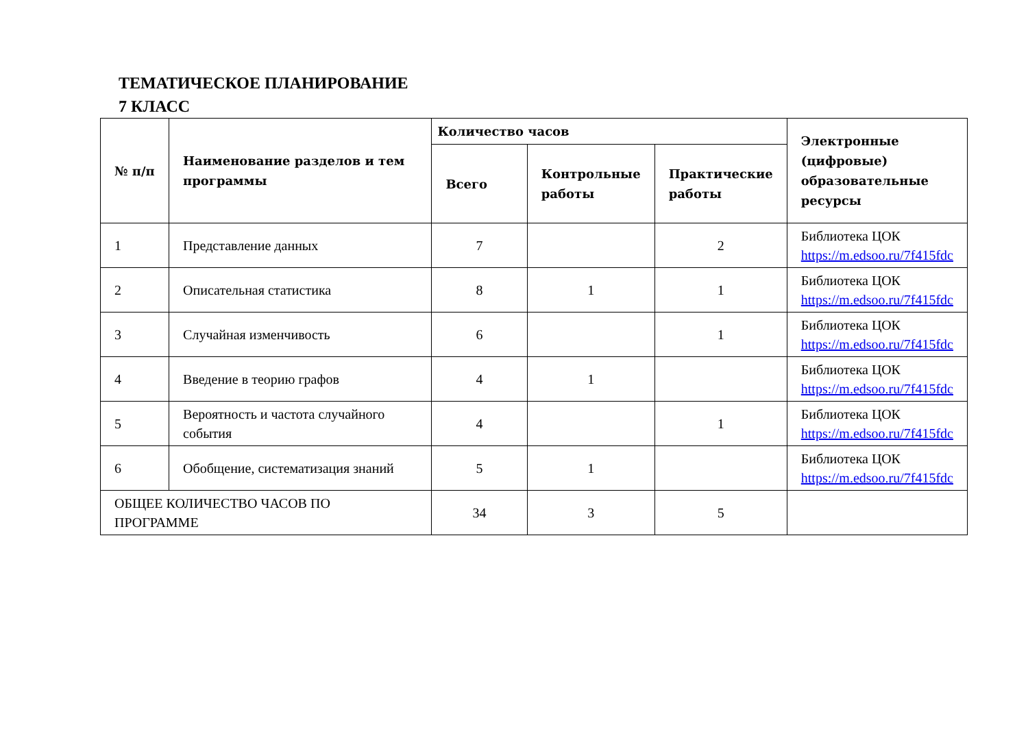ТЕМАТИЧЕСКОЕ ПЛАНИРОВАНИЕ
7 КЛАСС
| № п/п | Наименование разделов и тем программы | Количество часов | | | Электронные (цифровые) образовательные ресурсы |
| --- | --- | --- | --- | --- | --- |
| | | Всего | Контрольные работы | Практические работы | |
| 1 | Представление данных | 7 | | 2 | Библиотека ЦОК https://m.edsoo.ru/7f415fdc |
| 2 | Описательная статистика | 8 | 1 | 1 | Библиотека ЦОК https://m.edsoo.ru/7f415fdc |
| 3 | Случайная изменчивость | 6 | | 1 | Библиотека ЦОК https://m.edsoo.ru/7f415fdc |
| 4 | Введение в теорию графов | 4 | 1 | | Библиотека ЦОК https://m.edsoo.ru/7f415fdc |
| 5 | Вероятность и частота случайного события | 4 | | 1 | Библиотека ЦОК https://m.edsoo.ru/7f415fdc |
| 6 | Обобщение, систематизация знаний | 5 | 1 | | Библиотека ЦОК https://m.edsoo.ru/7f415fdc |
| ОБЩЕЕ КОЛИЧЕСТВО ЧАСОВ ПО ПРОГРАММЕ | | 34 | 3 | 5 | |